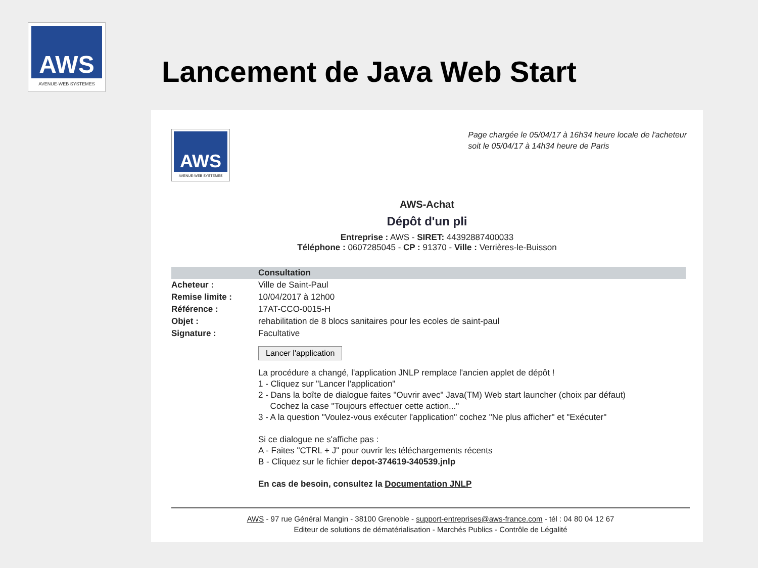AWS
AVENUE-WEB SYSTEMES
Lancement de Java Web Start
AWS
AVENUE-WEB SYSTEMES
Page chargée le 05/04/17 à 16h34 heure locale de l'acheteur
soit le 05/04/17 à 14h34 heure de Paris
AWS-Achat
Dépôt d'un pli
Entreprise : AWS - SIRET: 44392887400033
Téléphone : 0607285045 - CP : 91370 - Ville : Verrières-le-Buisson
| | Consultation |
| --- | --- |
| Acheteur : | Ville de Saint-Paul |
| Remise limite : | 10/04/2017 à 12h00 |
| Référence : | 17AT-CCO-0015-H |
| Objet : | rehabilitation de 8 blocs sanitaires pour les ecoles de saint-paul |
| Signature : | Facultative |
| | Lancer l'application |
| | La procédure a changé, l'application JNLP remplace l'ancien applet de dépôt ! 1 - Cliquez sur "Lancer l'application" 2 - Dans la boîte de dialogue faites "Ouvrir avec" Java(TM) Web start launcher (choix par défaut) Cochez la case "Toujours effectuer cette action..." 3 - A la question "Voulez-vous exécuter l'application" cochez "Ne plus afficher" et "Exécuter" Si ce dialogue ne s'affiche pas : A - Faites "CTRL + J" pour ouvrir les téléchargements récents B - Cliquez sur le fichier depot-374619-340539.jnlp En cas de besoin, consultez la Documentation JNLP |
AWS - 97 rue Général Mangin - 38100 Grenoble - support-entreprises@aws-france.com - tél : 04 80 04 12 67
Editeur de solutions de dématérialisation - Marchés Publics - Contrôle de Légalité